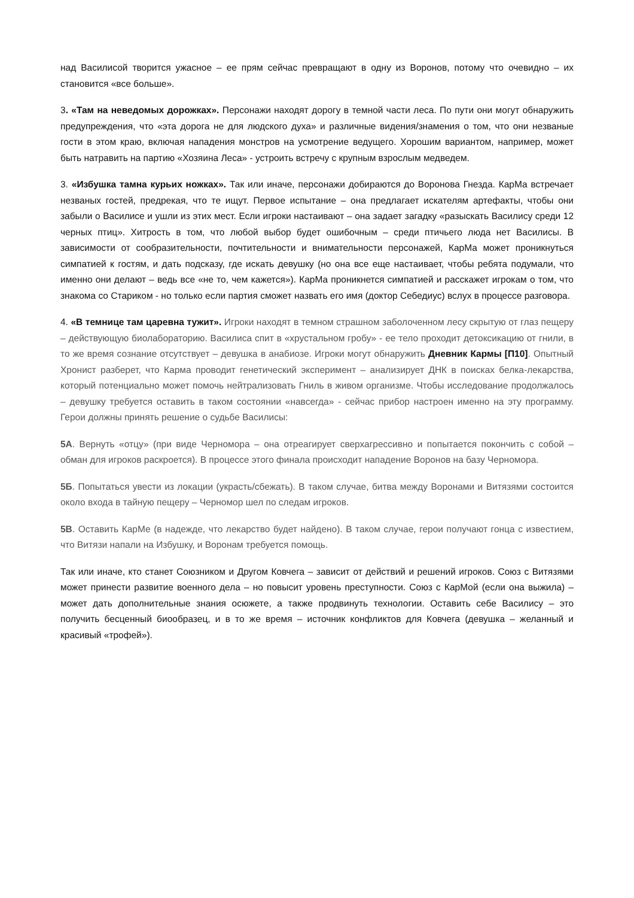над Василисой творится ужасное – ее прям сейчас превращают в одну из Воронов, потому что очевидно – их становится «все больше».
3. «Там на неведомых дорожках». Персонажи находят дорогу в темной части леса. По пути они могут обнаружить предупреждения, что «эта дорога не для людского духа» и различные видения/знамения о том, что они незваные гости в этом краю, включая нападения монстров на усмотрение ведущего. Хорошим вариантом, например, может быть натравить на партию «Хозяина Леса» - устроить встречу с крупным взрослым медведем.
3. «Избушка тамна курьих ножках». Так или иначе, персонажи добираются до Воронова Гнезда. КарМа встречает незваных гостей, предрекая, что те ищут. Первое испытание – она предлагает искателям артефакты, чтобы они забыли о Василисе и ушли из этих мест. Если игроки настаивают – она задает загадку «разыскать Василису среди 12 черных птиц». Хитрость в том, что любой выбор будет ошибочным – среди птичьего люда нет Василисы. В зависимости от сообразительности, почтительности и внимательности персонажей, КарМа может проникнуться симпатией к гостям, и дать подсказу, где искать девушку (но она все еще настаивает, чтобы ребята подумали, что именно они делают – ведь все «не то, чем кажется»). КарМа проникнется симпатией и расскажет игрокам о том, что знакома со Стариком - но только если партия сможет назвать его имя (доктор Себедиус) вслух в процессе разговора.
4. «В темнице там царевна тужит». Игроки находят в темном страшном заболоченном лесу скрытую от глаз пещеру – действующую биолабораторию. Василиса спит в «хрустальном гробу» - ее тело проходит детоксикацию от гнили, в то же время сознание отсутствует – девушка в анабиозе. Игроки могут обнаружить Дневник Кармы [П10]. Опытный Хронист разберет, что Карма проводит генетический эксперимент – анализирует ДНК в поисках белка-лекарства, который потенциально может помочь нейтрализовать Гниль в живом организме. Чтобы исследование продолжалось – девушку требуется оставить в таком состоянии «навсегда» - сейчас прибор настроен именно на эту программу. Герои должны принять решение о судьбе Василисы:
5А. Вернуть «отцу» (при виде Черномора – она отреагирует сверхагрессивно и попытается покончить с собой – обман для игроков раскроется). В процессе этого финала происходит нападение Воронов на базу Черномора.
5Б. Попытаться увести из локации (украсть/сбежать). В таком случае, битва между Воронами и Витязями состоится около входа в тайную пещеру – Черномор шел по следам игроков.
5В. Оставить КарМе (в надежде, что лекарство будет найдено). В таком случае, герои получают гонца с известием, что Витязи напали на Избушку, и Воронам требуется помощь.
Так или иначе, кто станет Союзником и Другом Ковчега – зависит от действий и решений игроков. Союз с Витязями может принести развитие военного дела – но повысит уровень преступности. Союз с КарМой (если она выжила) – может дать дополнительные знания осюжете, а также продвинуть технологии. Оставить себе Василису – это получить бесценный биообразец, и в то же время – источник конфликтов для Ковчега (девушка – желанный и красивый «трофей»).